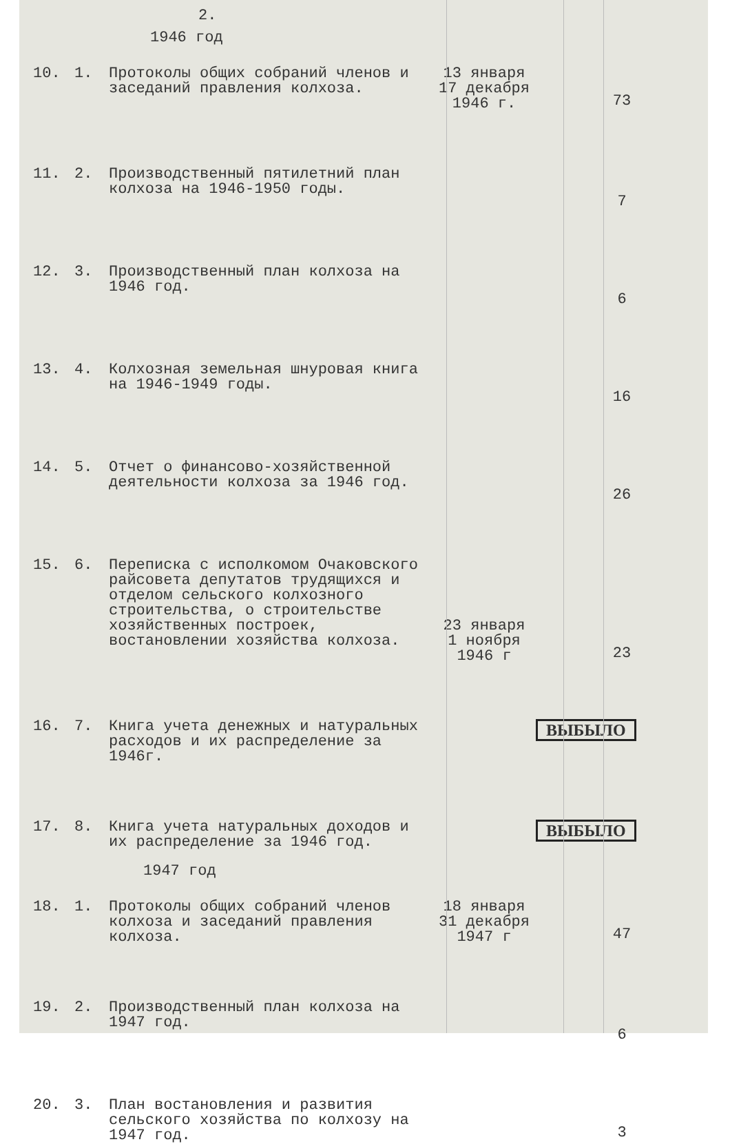2.
1946 год
| 10. | 1. | Протоколы общих собраний членов и заседаний правления колхоза. | 13 января 17 декабря 1946 г. | 73 |
| 11. | 2. | Производственный пятилетний план колхоза на 1946-1950 годы. | | 7 |
| 12. | 3. | Производственный план колхоза на 1946 год. | | 6 |
| 13. | 4. | Колхозная земельная шнуровая книга на 1946-1949 годы. | | 16 |
| 14. | 5. | Отчет о финансово-хозяйственной деятельности колхоза за 1946 год. | | 26 |
| 15. | 6. | Переписка с исполкомом Очаковского райсовета депутатов трудящихся и отделом сельского колхозного строительства, о строительстве хозяйственных построек, востановлении хозяйства колхоза. | 23 января 1 ноября 1946 г | 23 |
| 16. | 7. | Книга учета денежных и натуральных расходов и их распределение за 1946г. | | ВЫБЫЛО |
| 17. | 8. | Книга учета натуральных доходов и их распределение за 1946 год. | | ВЫБЫЛО |
1947 год
| 18. | 1. | Протоколы общих собраний членов колхоза и заседаний правления колхоза. | 18 января 31 декабря 1947 г | 47 |
| 19. | 2. | Производственный план колхоза на 1947 год. | | 6 |
| 20. | 3. | План востановления и развития сельского хозяйства по колхозу на 1947 год. | | 3 |